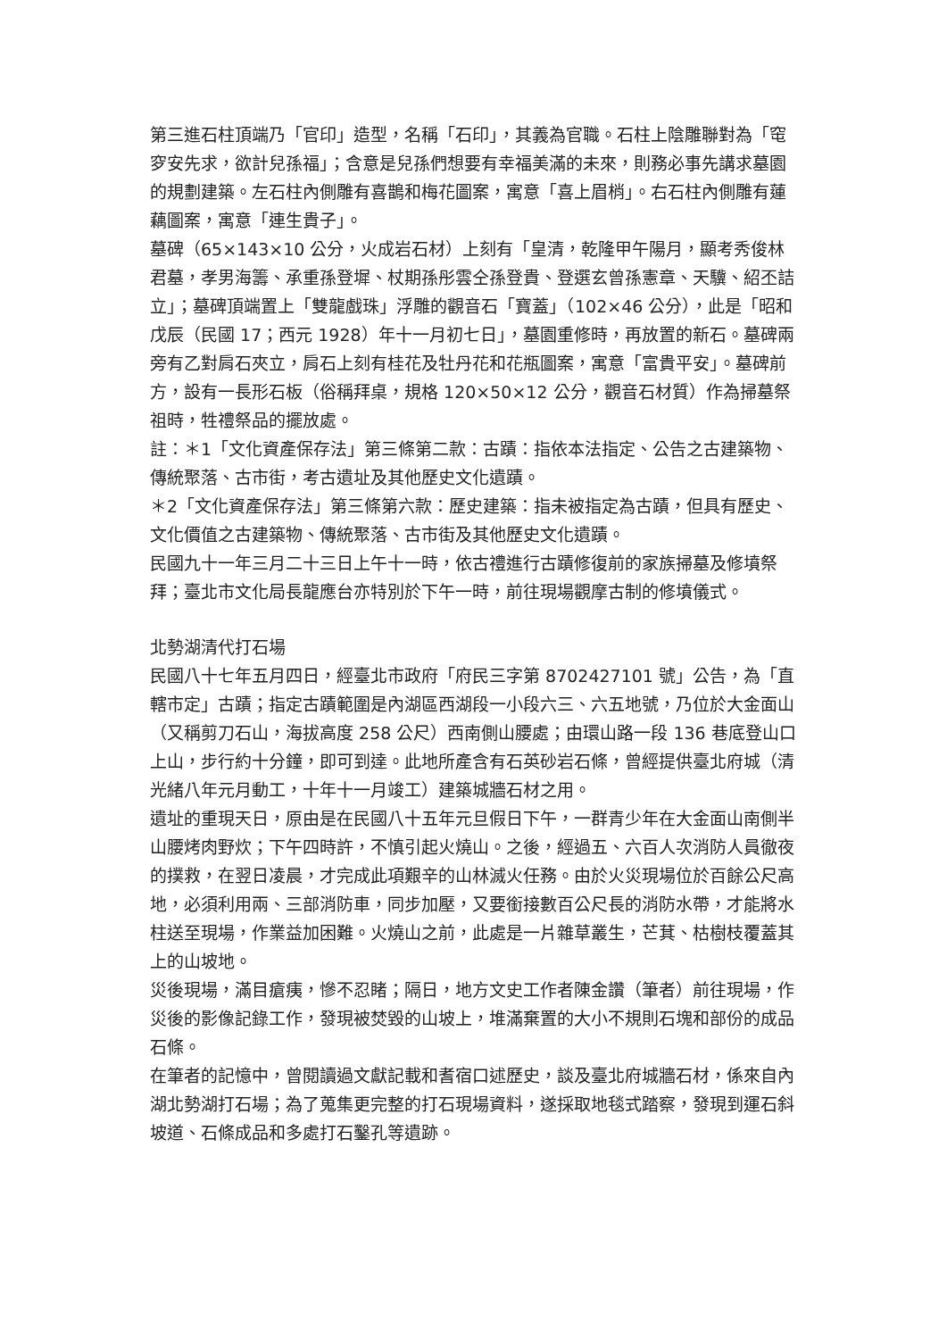第三進石柱頂端乃「官印」造型，名稱「石印」，其義為官職。石柱上陰雕聯對為「窀穸安先求，欲計兒孫福」；含意是兒孫們想要有幸福美滿的未來，則務必事先講求墓園的規劃建築。左石柱內側雕有喜鵲和梅花圖案，寓意「喜上眉梢」。右石柱內側雕有蓮藕圖案，寓意「連生貴子」。
墓碑（65×143×10 公分，火成岩石材）上刻有「皇清，乾隆甲午陽月，顯考秀俊林君墓，孝男海籌、承重孫登墀、杖期孫彤雲仝孫登貴、登選玄曾孫憲章、天驥、紹丕詰立」；墓碑頂端置上「雙龍戲珠」浮雕的觀音石「寶蓋」（102×46 公分），此是「昭和戊辰（民國 17；西元 1928）年十一月初七日」，墓園重修時，再放置的新石。墓碑兩旁有乙對肩石夾立，肩石上刻有桂花及牡丹花和花瓶圖案，寓意「富貴平安」。墓碑前方，設有一長形石板（俗稱拜桌，規格 120×50×12 公分，觀音石材質）作為掃墓祭祖時，牲禮祭品的擺放處。
註：＊1「文化資產保存法」第三條第二款：古蹟：指依本法指定、公告之古建築物、傳統聚落、古市街，考古遺址及其他歷史文化遺蹟。
＊2「文化資產保存法」第三條第六款：歷史建築：指未被指定為古蹟，但具有歷史、文化價值之古建築物、傳統聚落、古市街及其他歷史文化遺蹟。
民國九十一年三月二十三日上午十一時，依古禮進行古蹟修復前的家族掃墓及修墳祭拜；臺北市文化局長龍應台亦特別於下午一時，前往現場觀摩古制的修墳儀式。
北勢湖清代打石場
民國八十七年五月四日，經臺北市政府「府民三字第 8702427101 號」公告，為「直轄市定」古蹟；指定古蹟範圍是內湖區西湖段一小段六三、六五地號，乃位於大金面山（又稱剪刀石山，海拔高度 258 公尺）西南側山腰處；由環山路一段 136 巷底登山口上山，步行約十分鐘，即可到達。此地所產含有石英砂岩石條，曾經提供臺北府城（清光緒八年元月動工，十年十一月竣工）建築城牆石材之用。
遺址的重現天日，原由是在民國八十五年元旦假日下午，一群青少年在大金面山南側半山腰烤肉野炊；下午四時許，不慎引起火燒山。之後，經過五、六百人次消防人員徹夜的撲救，在翌日凌晨，才完成此項艱辛的山林滅火任務。由於火災現場位於百餘公尺高地，必須利用兩、三部消防車，同步加壓，又要銜接數百公尺長的消防水帶，才能將水柱送至現場，作業益加困難。火燒山之前，此處是一片雜草叢生，芒萁、枯樹枝覆蓋其上的山坡地。
災後現場，滿目瘡痍，慘不忍睹；隔日，地方文史工作者陳金讚（筆者）前往現場，作災後的影像記錄工作，發現被焚毀的山坡上，堆滿棄置的大小不規則石塊和部份的成品石條。
在筆者的記憶中，曾閱讀過文獻記載和耆宿口述歷史，談及臺北府城牆石材，係來自內湖北勢湖打石場；為了蒐集更完整的打石現場資料，遂採取地毯式踏察，發現到運石斜坡道、石條成品和多處打石鑿孔等遺跡。